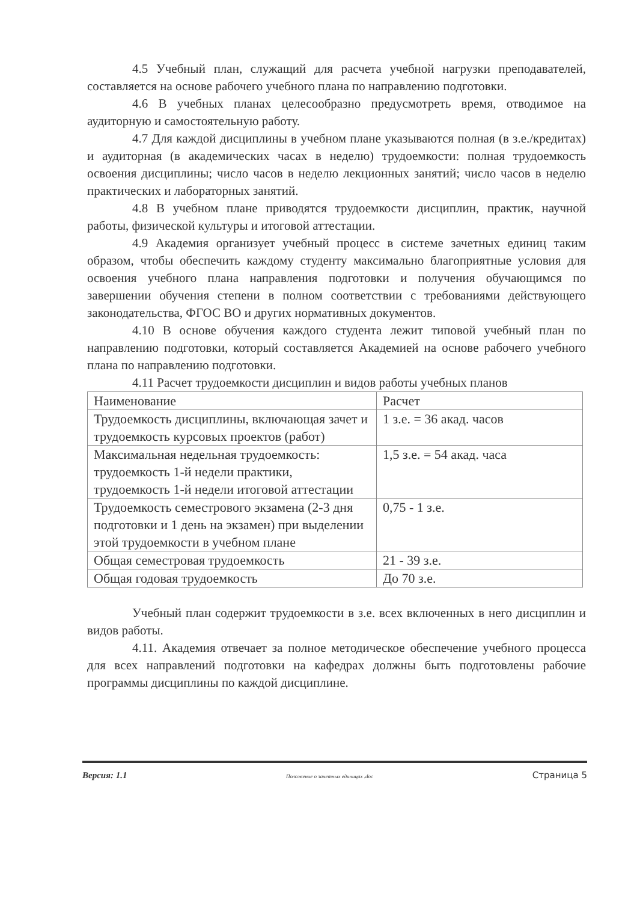4.5 Учебный план, служащий для расчета учебной нагрузки преподавателей, составляется на основе рабочего учебного плана по направлению подготовки.
4.6 В учебных планах целесообразно предусмотреть время, отводимое на аудиторную и самостоятельную работу.
4.7 Для каждой дисциплины в учебном плане указываются полная (в з.е./кредитах) и аудиторная (в академических часах в неделю) трудоемкости: полная трудоемкость освоения дисциплины; число часов в неделю лекционных занятий; число часов в неделю практических и лабораторных занятий.
4.8 В учебном плане приводятся трудоемкости дисциплин, практик, научной работы, физической культуры и итоговой аттестации.
4.9 Академия организует учебный процесс в системе зачетных единиц таким образом, чтобы обеспечить каждому студенту максимально благоприятные условия для освоения учебного плана направления подготовки и получения обучающимся по завершении обучения степени в полном соответствии с требованиями действующего законодательства, ФГОС ВО и других нормативных документов.
4.10 В основе обучения каждого студента лежит типовой учебный план по направлению подготовки, который составляется Академией на основе рабочего учебного плана по направлению подготовки.
4.11 Расчет трудоемкости дисциплин и видов работы учебных планов
| Наименование | Расчет |
| Трудоемкость дисциплины, включающая зачет и трудоемкость курсовых проектов (работ) | 1 з.е. = 36 акад. часов |
| Максимальная недельная трудоемкость: трудоемкость 1-й недели практики, трудоемкость 1-й недели итоговой аттестации | 1,5 з.е. = 54 акад. часа |
| Трудоемкость семестрового экзамена (2-3 дня подготовки и 1 день на экзамен) при выделении этой трудоемкости в учебном плане | 0,75 - 1 з.е. |
| Общая семестровая трудоемкость | 21 - 39 з.е. |
| Общая годовая трудоемкость | До 70 з.е. |
Учебный план содержит трудоемкости в з.е. всех включенных в него дисциплин и видов работы.
4.11. Академия отвечает за полное методическое обеспечение учебного процесса для всех направлений подготовки на кафедрах должны быть подготовлены рабочие программы дисциплины по каждой дисциплине.
Версия: 1.1 Положение о зачетных единицах .doc Страница 5